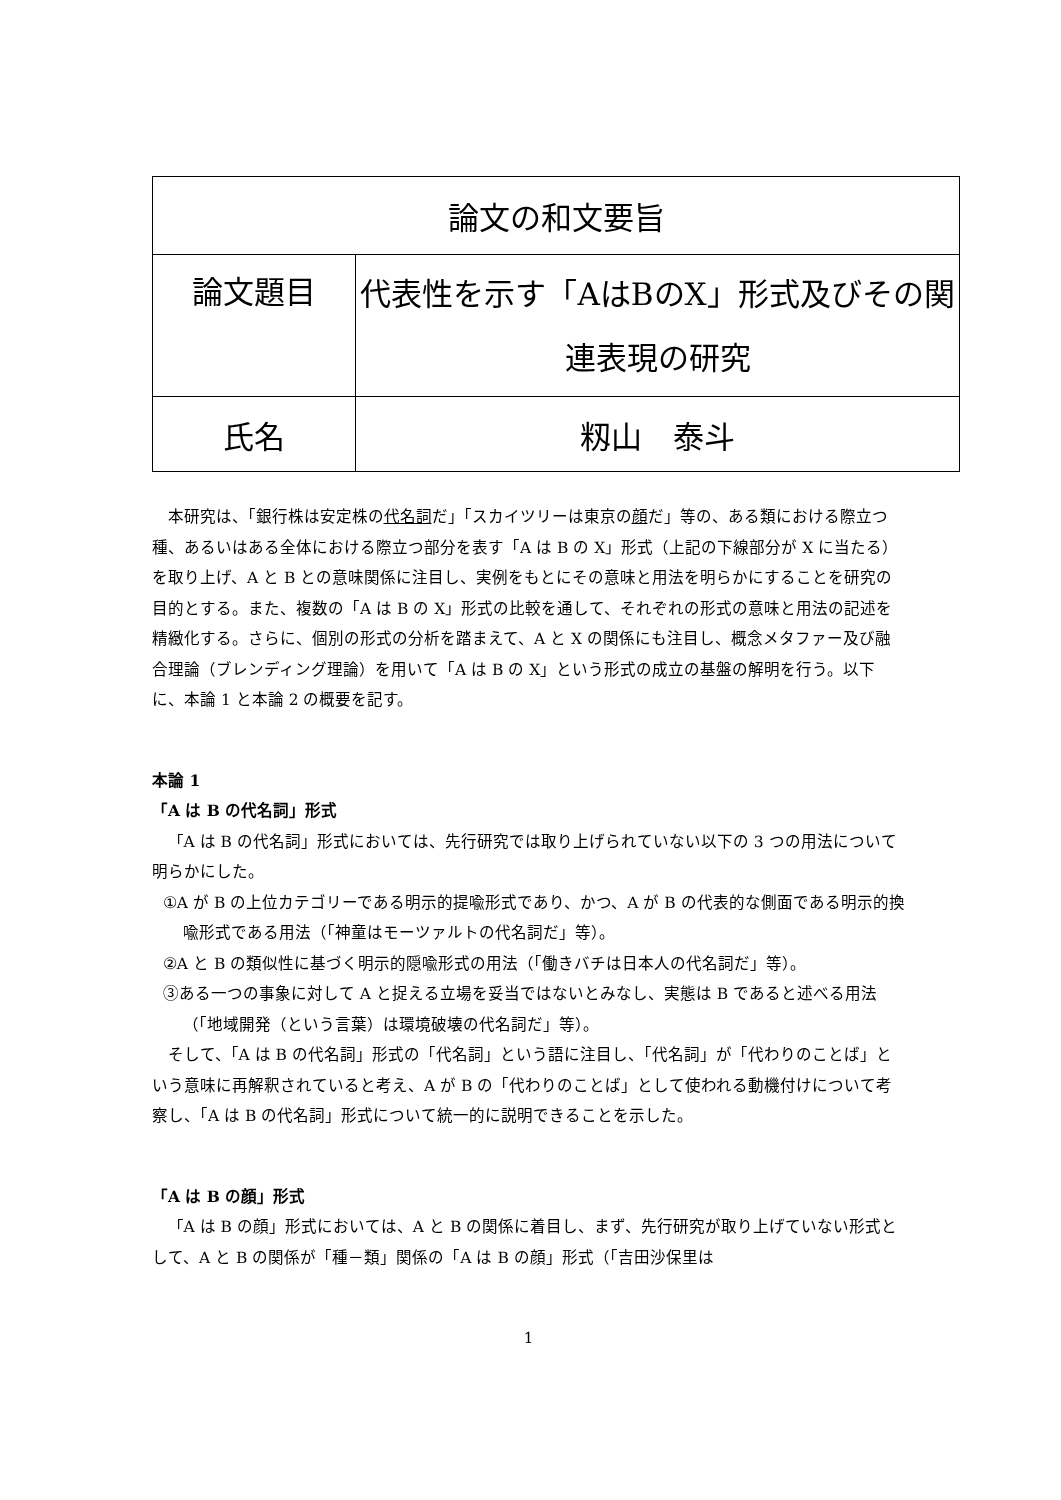| 論文の和文要旨 | |
| 論文題目 | 代表性を示す「AはBのX」形式及びその関連表現の研究 |
| 氏名 | 籾山 泰斗 |
本研究は、「銀行株は安定株の代名詞だ」「スカイツリーは東京の顔だ」等の、ある類における際立つ種、あるいはある全体における際立つ部分を表す「A は B の X」形式（上記の下線部分が X に当たる）を取り上げ、A と B との意味関係に注目し、実例をもとにその意味と用法を明らかにすることを研究の目的とする。また、複数の「A は B の X」形式の比較を通して、それぞれの形式の意味と用法の記述を精緻化する。さらに、個別の形式の分析を踏まえて、A と X の関係にも注目し、概念メタファー及び融合理論（ブレンディング理論）を用いて「A は B の X」という形式の成立の基盤の解明を行う。以下に、本論 1 と本論 2 の概要を記す。
本論 1
「A は B の代名詞」形式
「A は B の代名詞」形式においては、先行研究では取り上げられていない以下の 3 つの用法について明らかにした。
①A が B の上位カテゴリーである明示的提喩形式であり、かつ、A が B の代表的な側面である明示的換喩形式である用法（「神童はモーツァルトの代名詞だ」等）。
②A と B の類似性に基づく明示的隠喩形式の用法（「働きバチは日本人の代名詞だ」等）。
③ある一つの事象に対して A と捉える立場を妥当ではないとみなし、実態は B であると述べる用法（「地域開発（という言葉）は環境破壊の代名詞だ」等）。
そして、「A は B の代名詞」形式の「代名詞」という語に注目し、「代名詞」が「代わりのことば」という意味に再解釈されていると考え、A が B の「代わりのことば」として使われる動機付けについて考察し、「A は B の代名詞」形式について統一的に説明できることを示した。
「A は B の顔」形式
「A は B の顔」形式においては、A と B の関係に着目し、まず、先行研究が取り上げていない形式として、A と B の関係が「種－類」関係の「A は B の顔」形式（「吉田沙保里は
1